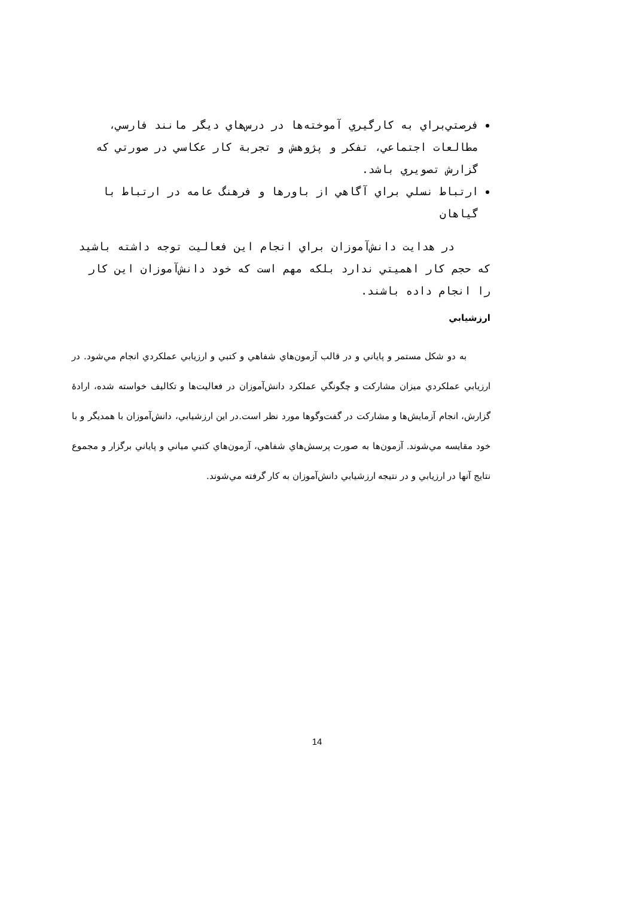فرصتي‌براي به كارگيري آموخته‌ها در درس‌هاي ديگر مانند فارسي، مطالعات اجتماعي، تفكر و پژوهش و تجربة كار عكاسي در صورتي كه گزارش تصويري باشد.
ارتباط نسلي براي آگاهي از باورها و فرهنگ عامه در ارتباط با گياهان
در هدايت دانش‌آموزان براي انجام اين فعاليت توجه داشته باشيد كه حجم كار اهميتي ندارد بلكه مهم است كه خود دانش‌آموزان اين كار را انجام داده باشند.
ارزشيابي
به دو شكل مستمر و پاياني و در قالب آزمون‌هاي شفاهي و كتبي و ارزيابي عملكردي انجام مي‌شود. در ارزيابي عملكردي ميزان مشاركت و چگونگي عملكرد دانش‌آموزان در فعاليت‌ها و تكاليف خواسته شده، ارادهٔ گزارش، انجام آزمايش‌ها و مشاركت در گفت‌وگوها مورد نظر است.در اين ارزشيابي، دانش‌آموزان با همديگر و با خود مقايسه مي‌شوند. آزمون‌ها به صورت پرسش‌هاي شفاهي، آزمون‌هاي كتبي مياني و پاياني برگزار و مجموع نتايج آنها در ارزيابي و در نتيجه ارزشيابي دانش‌آموزان به كار گرفته مي‌شوند.
14